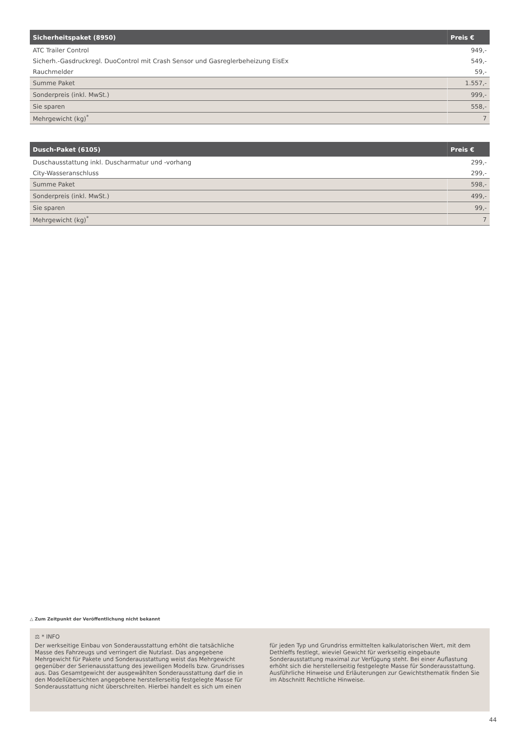| Sicherheitspaket (8950) | Preis € |
| --- | --- |
| ATC Trailer Control | 949,- |
| Sicherh.-Gasdruckregl. DuoControl mit Crash Sensor und Gasreglerbeheizung EisEx | 549,- |
| Rauchmelder | 59,- |
| Summe Paket | 1.557,- |
| Sonderpreis (inkl. MwSt.) | 999,- |
| Sie sparen | 558,- |
| Mehrgewicht (kg)<sup>*</sup> | 7 |
| Dusch-Paket (6105) | Preis € |
| --- | --- |
| Duschausstattung inkl. Duscharmatur und -vorhang | 299,- |
| City-Wasseranschluss | 299,- |
| Summe Paket | 598,- |
| Sonderpreis (inkl. MwSt.) | 499,- |
| Sie sparen | 99,- |
| Mehrgewicht (kg)<sup>*</sup> | 7 |
△ Zum Zeitpunkt der Veröffentlichung nicht bekannt
⚖ * INFO
Der werkseitige Einbau von Sonderausstattung erhöht die tatsächliche Masse des Fahrzeugs und verringert die Nutzlast. Das angegebene Mehrgewicht für Pakete und Sonderausstattung weist das Mehrgewicht gegenüber der Serienausstattung des jeweiligen Modells bzw. Grundrisses aus. Das Gesamtgewicht der ausgewählten Sonderausstattung darf die in den Modellübersichten angegebene herstellerseitig festgelegte Masse für Sonderausstattung nicht überschreiten. Hierbei handelt es sich um einen für jeden Typ und Grundriss ermittelten kalkulatorischen Wert, mit dem Dethleffs festlegt, wieviel Gewicht für werkseitig eingebaute Sonderausstattung maximal zur Verfügung steht. Bei einer Auflastung erhöht sich die herstellerseitig festgelegte Masse für Sonderausstattung. Ausführliche Hinweise und Erläuterungen zur Gewichtsthematik finden Sie im Abschnitt Rechtliche Hinweise.
44